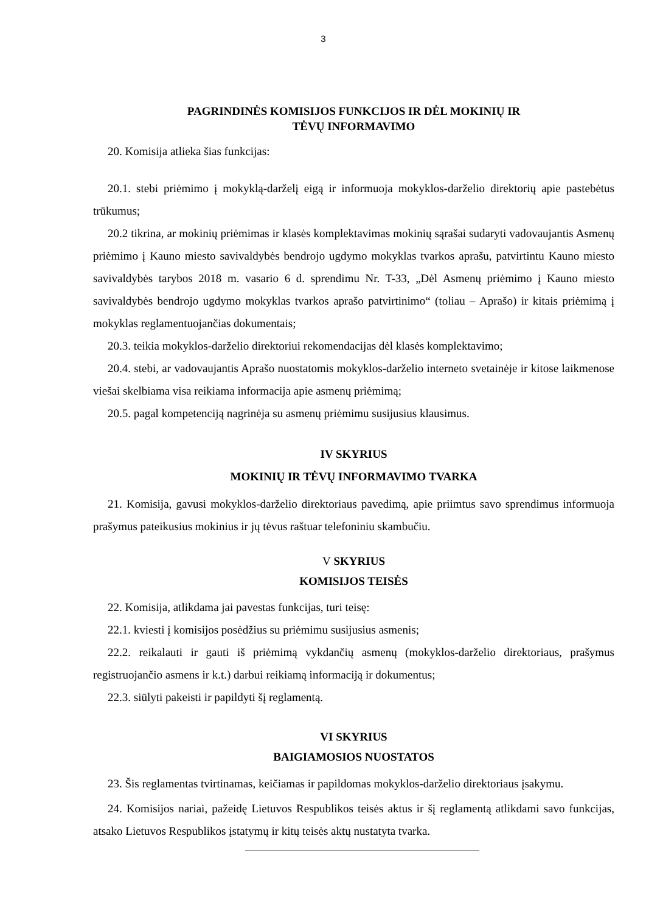3
PAGRINDINĖS KOMISIJOS FUNKCIJOS IR DĖL MOKINIŲ IR
TĖVŲ INFORMAVIMO
20. Komisija atlieka šias funkcijas:
20.1. stebi priėmimo į mokyklą-darželį eigą ir informuoja mokyklos-darželio direktorių apie pastebėtus trūkumus;
20.2 tikrina, ar mokinių priėmimas ir klasės komplektavimas mokinių sąrašai sudaryti vadovaujantis Asmenų priėmimo į Kauno miesto savivaldybės bendrojo ugdymo mokyklas tvarkos aprašu, patvirtintu Kauno miesto savivaldybės tarybos 2018 m. vasario 6 d. sprendimu Nr. T-33, „Dėl Asmenų priėmimo į Kauno miesto savivaldybės bendrojo ugdymo mokyklas tvarkos aprašo patvirtinimo“ (toliau – Aprašo) ir kitais priėmimą į mokyklas reglamentuojančias dokumentais;
20.3. teikia mokyklos-darželio direktoriui rekomendacijas dėl klasės komplektavimo;
20.4. stebi, ar vadovaujantis Aprašo nuostatomis mokyklos-darželio interneto svetainėje ir kitose laikmenose viešai skelbiama visa reikiama informacija apie asmenų priėmimą;
20.5. pagal kompetenciją nagrinėja su asmenų priėmimu susijusius klausimus.
IV SKYRIUS
MOKINIŲ IR TĖVŲ INFORMAVIMO TVARKA
21. Komisija, gavusi mokyklos-darželio direktoriaus pavedimą, apie priimtus savo sprendimus informuoja prašymus pateikusius mokinius ir jų tėvus raštuar telefoniniu skambučiu.
V SKYRIUS
KOMISIJOS TEISĖS
22. Komisija, atlikdama jai pavestas funkcijas, turi teisę:
22.1. kviesti į komisijos posėdžius su priėmimu susijusius asmenis;
22.2. reikalauti ir gauti iš priėmimą vykdančių asmenų (mokyklos-darželio direktoriaus, prašymus registruojančio asmens ir k.t.) darbui reikiamą informaciją ir dokumentus;
22.3. siūlyti pakeisti ir papildyti šį reglamentą.
VI SKYRIUS
BAIGIAMOSIOS NUOSTATOS
23. Šis reglamentas tvirtinamas, keičiamas ir papildomas mokyklos-darželio direktoriaus įsakymu.
24. Komisijos nariai, pažeidę Lietuvos Respublikos teisės aktus ir šį reglamentą atlikdami savo funkcijas, atsako Lietuvos Respublikos įstatymų ir kitų teisės aktų nustatyta tvarka.